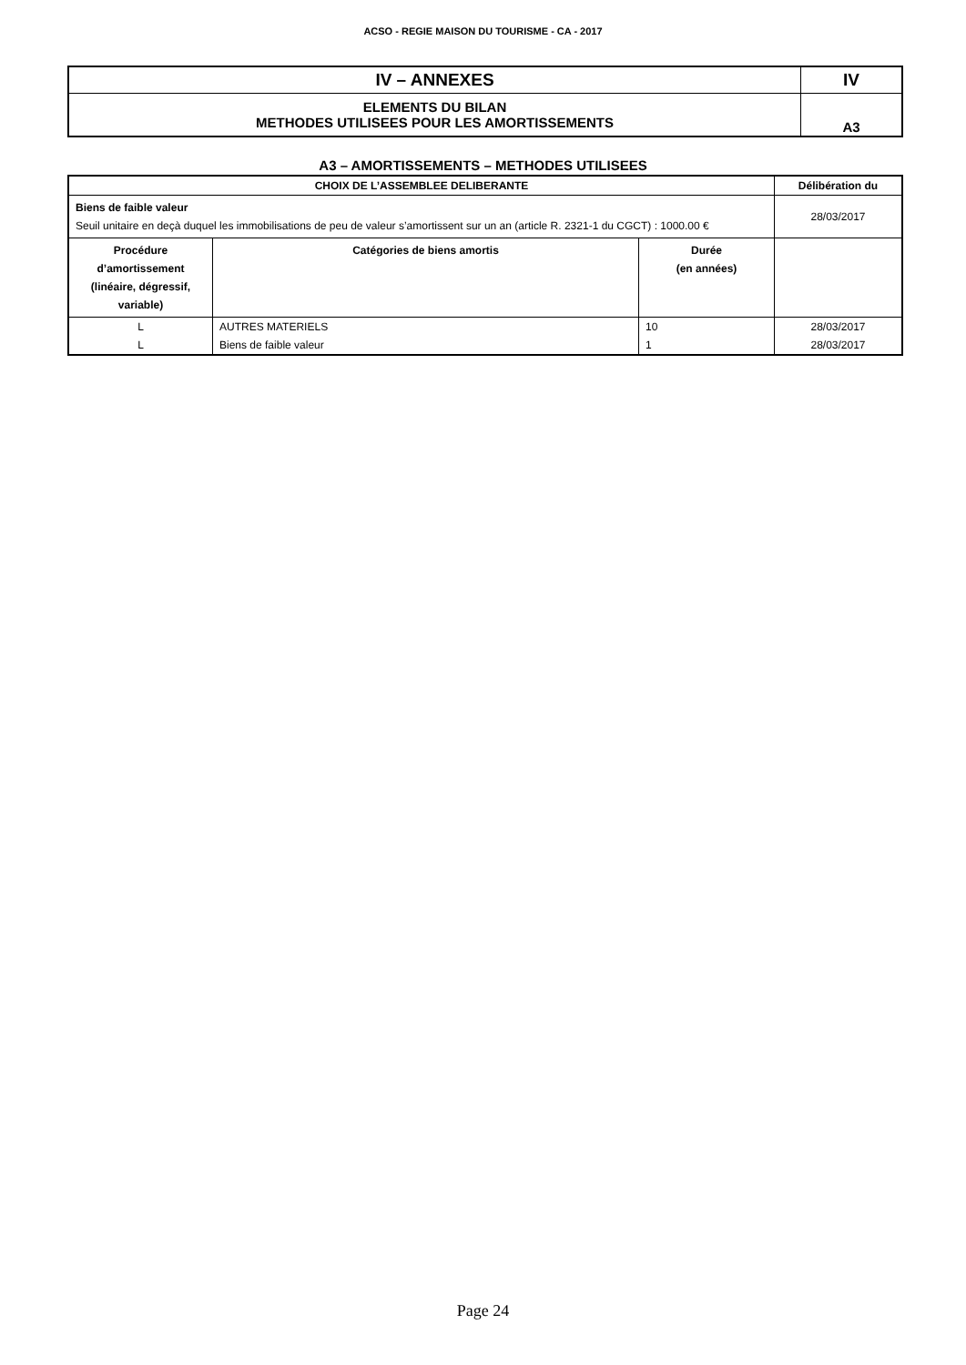ACSO - REGIE MAISON DU TOURISME - CA - 2017
| IV – ANNEXES | IV |
| ELEMENTS DU BILAN METHODES UTILISEES POUR LES AMORTISSEMENTS | A3 |
A3 – AMORTISSEMENTS – METHODES UTILISEES
| CHOIX DE L’ASSEMBLEE DELIBERANTE | | | Délibération du |
| --- | --- | --- | --- |
| Biens de faible valeur Seuil unitaire en deçà duquel les immobilisations de peu de valeur s’amortissent sur un an (article R. 2321-1 du CGCT) : 1000.00 € | | | 28/03/2017 |
| Procédure d’amortissement (linéaire, dégressif, variable) | Catégories de biens amortis | Durée (en années) | |
| L | AUTRES MATERIELS | 10 | 28/03/2017 |
| L | Biens de faible valeur | 1 | 28/03/2017 |
Page 24